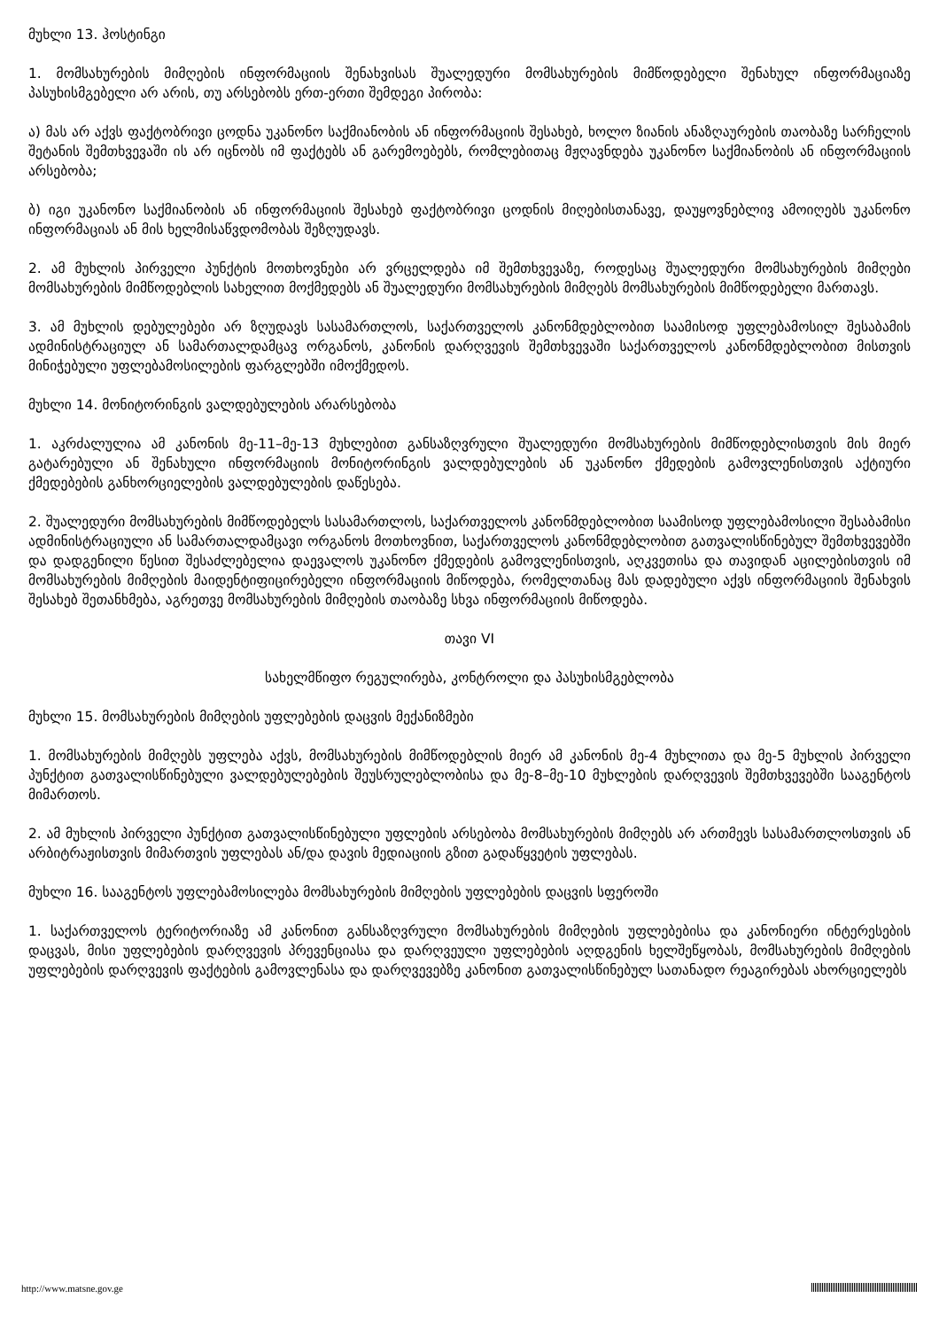მუხლი 13. ჰოსტინგი
1. მომსახურების მიმღების ინფორმაციის შენახვისას შუალედური მომსახურების მიმწოდებელი შენახულ ინფორმაციაზე პასუხისმგებელი არ არის, თუ არსებობს ერთ-ერთი შემდეგი პირობა:
ა) მას არ აქვს ფაქტობრივი ცოდნა უკანონო საქმიანობის ან ინფორმაციის შესახებ, ხოლო ზიანის ანაზღაურების თაობაზე სარჩელის შეტანის შემთხვევაში ის არ იცნობს იმ ფაქტებს ან გარემოებებს, რომლებითაც მჟღავნდება უკანონო საქმიანობის ან ინფორმაციის არსებობა;
ბ) იგი უკანონო საქმიანობის ან ინფორმაციის შესახებ ფაქტობრივი ცოდნის მიღებისთანავე, დაუყოვნებლივ ამოიღებს უკანონო ინფორმაციას ან მის ხელმისაწვდომობას შეზღუდავს.
2. ამ მუხლის პირველი პუნქტის მოთხოვნები არ ვრცელდება იმ შემთხვევაზე, როდესაც შუალედური მომსახურების მიმღები მომსახურების მიმწოდებლის სახელით მოქმედებს ან შუალედური მომსახურების მიმღებს მომსახურების მიმწოდებელი მართავს.
3. ამ მუხლის დებულებები არ ზღუდავს სასამართლოს, საქართველოს კანონმდებლობით საამისოდ უფლებამოსილ შესაბამის ადმინისტრაციულ ან სამართალდამცავ ორგანოს, კანონის დარღვევის შემთხვევაში საქართველოს კანონმდებლობით მისთვის მინიჭებული უფლებამოსილების ფარგლებში იმოქმედოს.
მუხლი 14. მონიტორინგის ვალდებულების არარსებობა
1. აკრძალულია ამ კანონის მე-11–მე-13 მუხლებით განსაზღვრული შუალედური მომსახურების მიმწოდებლისთვის მის მიერ გატარებული ან შენახული ინფორმაციის მონიტორინგის ვალდებულების ან უკანონო ქმედების გამოვლენისთვის აქტიური ქმედებების განხორციელების ვალდებულების დაწესება.
2. შუალედური მომსახურების მიმწოდებელს სასამართლოს, საქართველოს კანონმდებლობით საამისოდ უფლებამოსილი შესაბამისი ადმინისტრაციული ან სამართალდამცავი ორგანოს მოთხოვნით, საქართველოს კანონმდებლობით გათვალისწინებულ შემთხვევებში და დადგენილი წესით შესაძლებელია დაევალოს უკანონო ქმედების გამოვლენისთვის, აღკვეთისა და თავიდან აცილებისთვის იმ მომსახურების მიმღების მაიდენტიფიცირებელი ინფორმაციის მიწოდება, რომელთანაც მას დადებული აქვს ინფორმაციის შენახვის შესახებ შეთანხმება, აგრეთვე მომსახურების მიმღების თაობაზე სხვა ინფორმაციის მიწოდება.
თავი VI
სახელმწიფო რეგულირება, კონტროლი და პასუხისმგებლობა
მუხლი 15. მომსახურების მიმღების უფლებების დაცვის მექანიზმები
1. მომსახურების მიმღებს უფლება აქვს, მომსახურების მიმწოდებლის მიერ ამ კანონის მე-4 მუხლითა და მე-5 მუხლის პირველი პუნქტით გათვალისწინებული ვალდებულებების შეუსრულებლობისა და მე-8–მე-10 მუხლების დარღვევის შემთხვევებში სააგენტოს მიმართოს.
2. ამ მუხლის პირველი პუნქტით გათვალისწინებული უფლების არსებობა მომსახურების მიმღებს არ ართმევს სასამართლოსთვის ან არბიტრაჟისთვის მიმართვის უფლებას ან/და დავის მედიაციის გზით გადაწყვეტის უფლებას.
მუხლი 16. სააგენტოს უფლებამოსილება მომსახურების მიმღების უფლებების დაცვის სფეროში
1. საქართველოს ტერიტორიაზე ამ კანონით განსაზღვრული მომსახურების მიმღების უფლებებისა და კანონიერი ინტერესების დაცვას, მისი უფლებების დარღვევის პრევენციასა და დარღვეული უფლებების აღდგენის ხელშეწყობას, მომსახურების მიმღების უფლებების დარღვევის ფაქტების გამოვლენასა და დარღვევებზე კანონით გათვალისწინებულ სათანადო რეაგირებას ახორციელებს
http://www.matsne.gov.ge